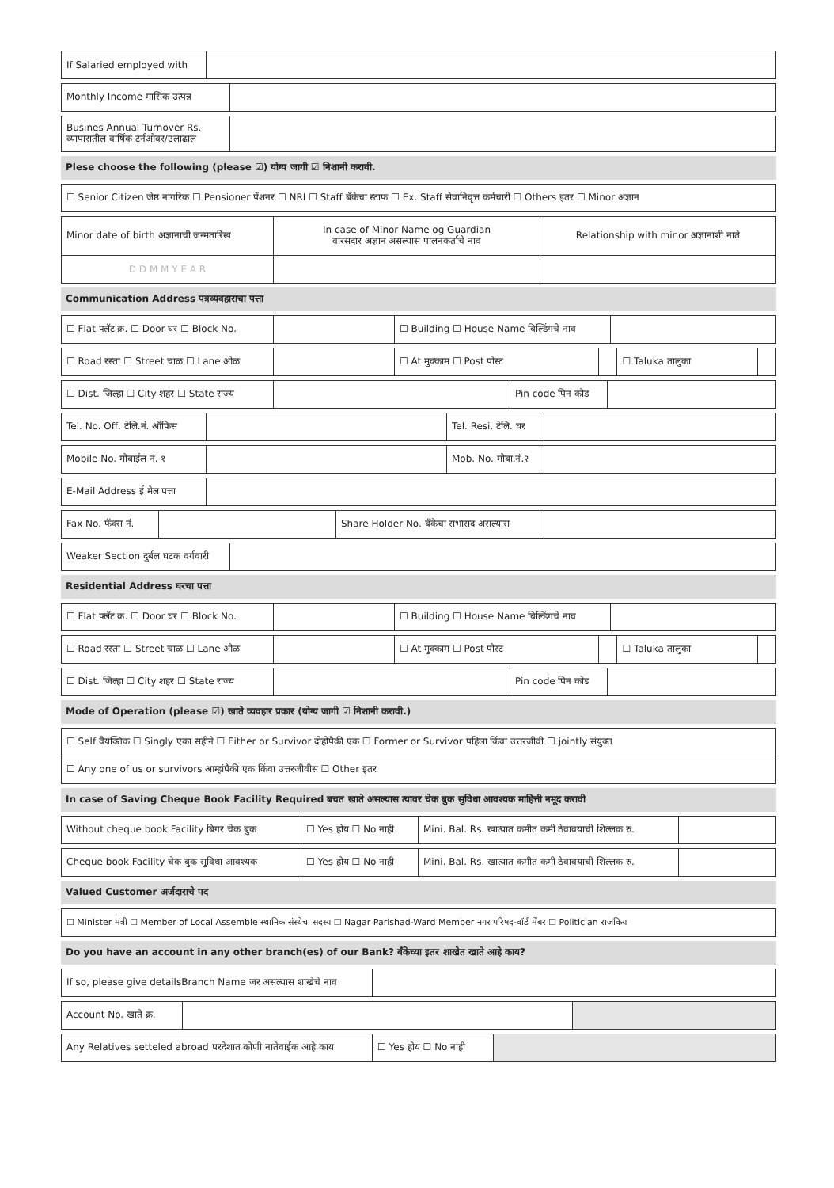| If Salaried employed with | |
| Monthly Income मासिक उत्पन्न | |
| Busines Annual Turnover Rs. व्यापारातील वार्षिक टर्नओवर/उलाढाल | |
Plese choose the following (please ☑) योग्य जागी ☑ निशानी करावी.
| ☐ Senior Citizen जेष्ठ नागरिक ☐ Pensioner पेंशनर ☐ NRI ☐ Staff बँकेचा स्टाफ ☐ Ex. Staff सेवानिवृत्त कर्मचारी ☐ Others इतर ☐ Minor अज्ञान |
| Minor date of birth अज्ञानाची जन्मतारिख | In case of Minor Name og Guardian वारसदार अज्ञान असल्यास पालनकर्ताचे नाव | Relationship with minor अज्ञानाशी नाते |
| D D M M Y E A R | | |
Communication Address पत्रव्यवहाराचा पत्ता
| ☐ Flat फ्लॅट क्र. ☐ Door घर ☐ Block No. | | ☐ Building ☐ House Name बिल्डिंगचे नाव | |
| ☐ Road रस्ता ☐ Street चाळ ☐ Lane ओळ | | ☐ At मुक्काम ☐ Post पोस्ट | | ☐ Taluka तालुका | |
| ☐ Dist. जिल्हा ☐ City शहर ☐ State राज्य | | Pin code पिन कोड | |
| Tel. No. Off. टेलि.नं. ऑफिस | | Tel. Resi. टेलि. घर | |
| Mobile No. मोबाईल नं. १ | | Mob. No. मोबा.नं.२ | |
| E-Mail Address ई मेल पत्ता | |
| Fax No. फॅक्स नं. | | Share Holder No. बँकेचा सभासद असल्यास | |
| Weaker Section दुर्बल घटक वर्गवारी | |
Residential Address घरचा पत्ता
| ☐ Flat फ्लॅट क्र. ☐ Door घर ☐ Block No. | | ☐ Building ☐ House Name बिल्डिंगचे नाव | |
| ☐ Road रस्ता ☐ Street चाळ ☐ Lane ओळ | | ☐ At मुक्काम ☐ Post पोस्ट | | ☐ Taluka तालुका | |
| ☐ Dist. जिल्हा ☐ City शहर ☐ State राज्य | | Pin code पिन कोड | |
Mode of Operation (please ☑) खाते व्यवहार प्रकार (योग्य जागी ☑ निशानी करावी.)
| ☐ Self वैयक्तिक ☐ Singly एका सहीने ☐ Either or Survivor दोहोपैकी एक ☐ Former or Survivor पहिला किंवा उत्तरजीवी ☐ jointly संयुक्त |
| ☐ Any one of us or survivors आम्हांपैकी एक किंवा उत्तरजीवीस ☐ Other इतर |
In case of Saving Cheque Book Facility Required बचत खाते असल्यास त्यावर चेक बुक सुविधा आवश्यक माहित्ती नमूद करावी
| Without cheque book Facility बिगर चेक बुक | ☐ Yes होय ☐ No नाही | Mini. Bal. Rs. खात्यात कमीत कमी ठेवावयाची शिल्लक रु. | |
| Cheque book Facility चेक बुक सुविधा आवश्यक | ☐ Yes होय ☐ No नाही | Mini. Bal. Rs. खात्यात कमीत कमी ठेवावयाची शिल्लक रु. | |
Valued Customer अर्जदाराचे पद
| ☐ Minister मंत्री ☐ Member of Local Assemble स्थानिक संस्थेचा सदस्य ☐ Nagar Parishad-Ward Member नगर परिषद-वॉर्ड मेंबर ☐ Politician राजकिय |
Do you have an account in any other branch(es) of our Bank? बँकेच्या इतर शाखेत खाते आहे काय?
| If so, please give detailsBranch Name जर असल्यास शाखेचे नाव | |
| Account No. खाते क्र. | | |
| Any Relatives setteled abroad परदेशात कोणी नातेवाईक आहे काय | ☐ Yes होय ☐ No नाही | |